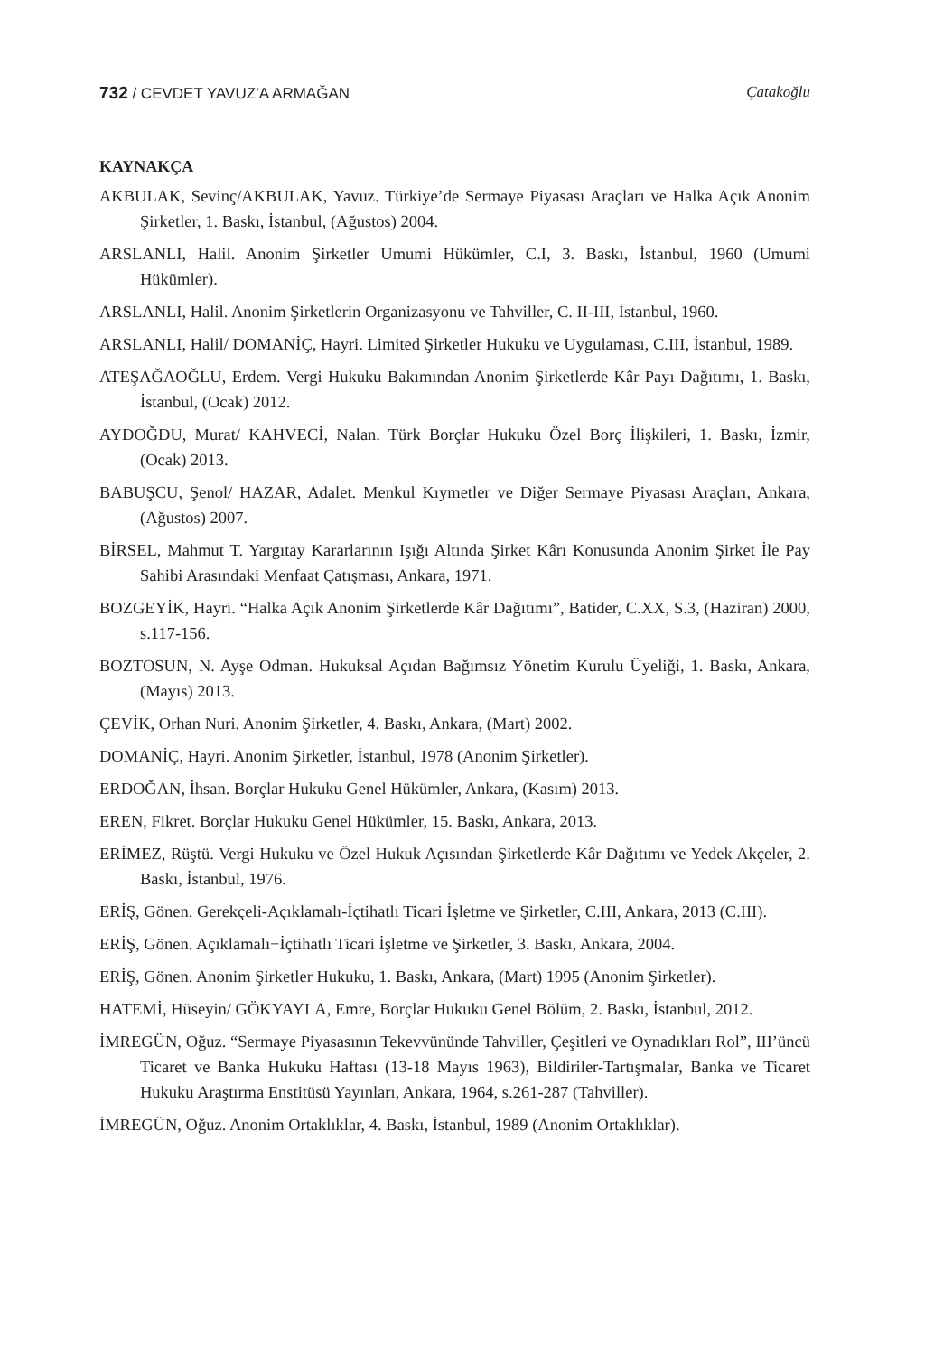732 / CEVDET YAVUZ’A ARMAĞAN Çatakoğlu
KAYNAKÇA
AKBULAK, Sevinç/AKBULAK, Yavuz. Türkiye’de Sermaye Piyasası Araçları ve Halka Açık Anonim Şirketler, 1. Baskı, İstanbul, (Ağustos) 2004.
ARSLANLI, Halil. Anonim Şirketler Umumi Hükümler, C.I, 3. Baskı, İstanbul, 1960 (Umumi Hükümler).
ARSLANLI, Halil. Anonim Şirketlerin Organizasyonu ve Tahviller, C. II-III, İstanbul, 1960.
ARSLANLI, Halil/ DOMANİÇ, Hayri. Limited Şirketler Hukuku ve Uygulaması, C.III, İstanbul, 1989.
ATEŞAĞAOĞLU, Erdem. Vergi Hukuku Bakımından Anonim Şirketlerde Kâr Payı Dağıtımı, 1. Baskı, İstanbul, (Ocak) 2012.
AYDOĞDU, Murat/ KAHVECİ, Nalan. Türk Borçlar Hukuku Özel Borç İlişkileri, 1. Baskı, İzmir, (Ocak) 2013.
BABUŞCU, Şenol/ HAZAR, Adalet. Menkul Kıymetler ve Diğer Sermaye Piyasası Araçları, Ankara, (Ağustos) 2007.
BİRSEL, Mahmut T. Yargıtay Kararlarının Işığı Altında Şirket Kârı Konusunda Anonim Şirket İle Pay Sahibi Arasındaki Menfaat Çatışması, Ankara, 1971.
BOZGEYİK, Hayri. “Halka Açık Anonim Şirketlerde Kâr Dağıtımı”, Batider, C.XX, S.3, (Haziran) 2000, s.117-156.
BOZTOSUN, N. Ayşe Odman. Hukuksal Açıdan Bağımsız Yönetim Kurulu Üyeliği, 1. Baskı, Ankara, (Mayıs) 2013.
ÇEVİK, Orhan Nuri. Anonim Şirketler, 4. Baskı, Ankara, (Mart) 2002.
DOMANİÇ, Hayri. Anonim Şirketler, İstanbul, 1978 (Anonim Şirketler).
ERDOĞAN, İhsan. Borçlar Hukuku Genel Hükümler, Ankara, (Kasım) 2013.
EREN, Fikret. Borçlar Hukuku Genel Hükümler, 15. Baskı, Ankara, 2013.
ERİMEZ, Rüştü. Vergi Hukuku ve Özel Hukuk Açısından Şirketlerde Kâr Dağıtımı ve Yedek Akçeler, 2. Baskı, İstanbul, 1976.
ERİŞ, Gönen. Gerekçeli-Açıklamalı-İçtihatlı Ticari İşletme ve Şirketler, C.III, Ankara, 2013 (C.III).
ERİŞ, Gönen. Açıklamalı−İçtihatlı Ticari İşletme ve Şirketler, 3. Baskı, Ankara, 2004.
ERİŞ, Gönen. Anonim Şirketler Hukuku, 1. Baskı, Ankara, (Mart) 1995 (Anonim Şirketler).
HATEMİ, Hüseyin/ GÖKYAYLA, Emre, Borçlar Hukuku Genel Bölüm, 2. Baskı, İstanbul, 2012.
İMREGÜN, Oğuz. “Sermaye Piyasasının Tekevvününde Tahviller, Çeşitleri ve Oynadıkları Rol”, III’üncü Ticaret ve Banka Hukuku Haftası (13-18 Mayıs 1963), Bildiriler-Tartışmalar, Banka ve Ticaret Hukuku Araştırma Enstitüsü Yayınları, Ankara, 1964, s.261-287 (Tahviller).
İMREGÜN, Oğuz. Anonim Ortaklıklar, 4. Baskı, İstanbul, 1989 (Anonim Ortaklıklar).